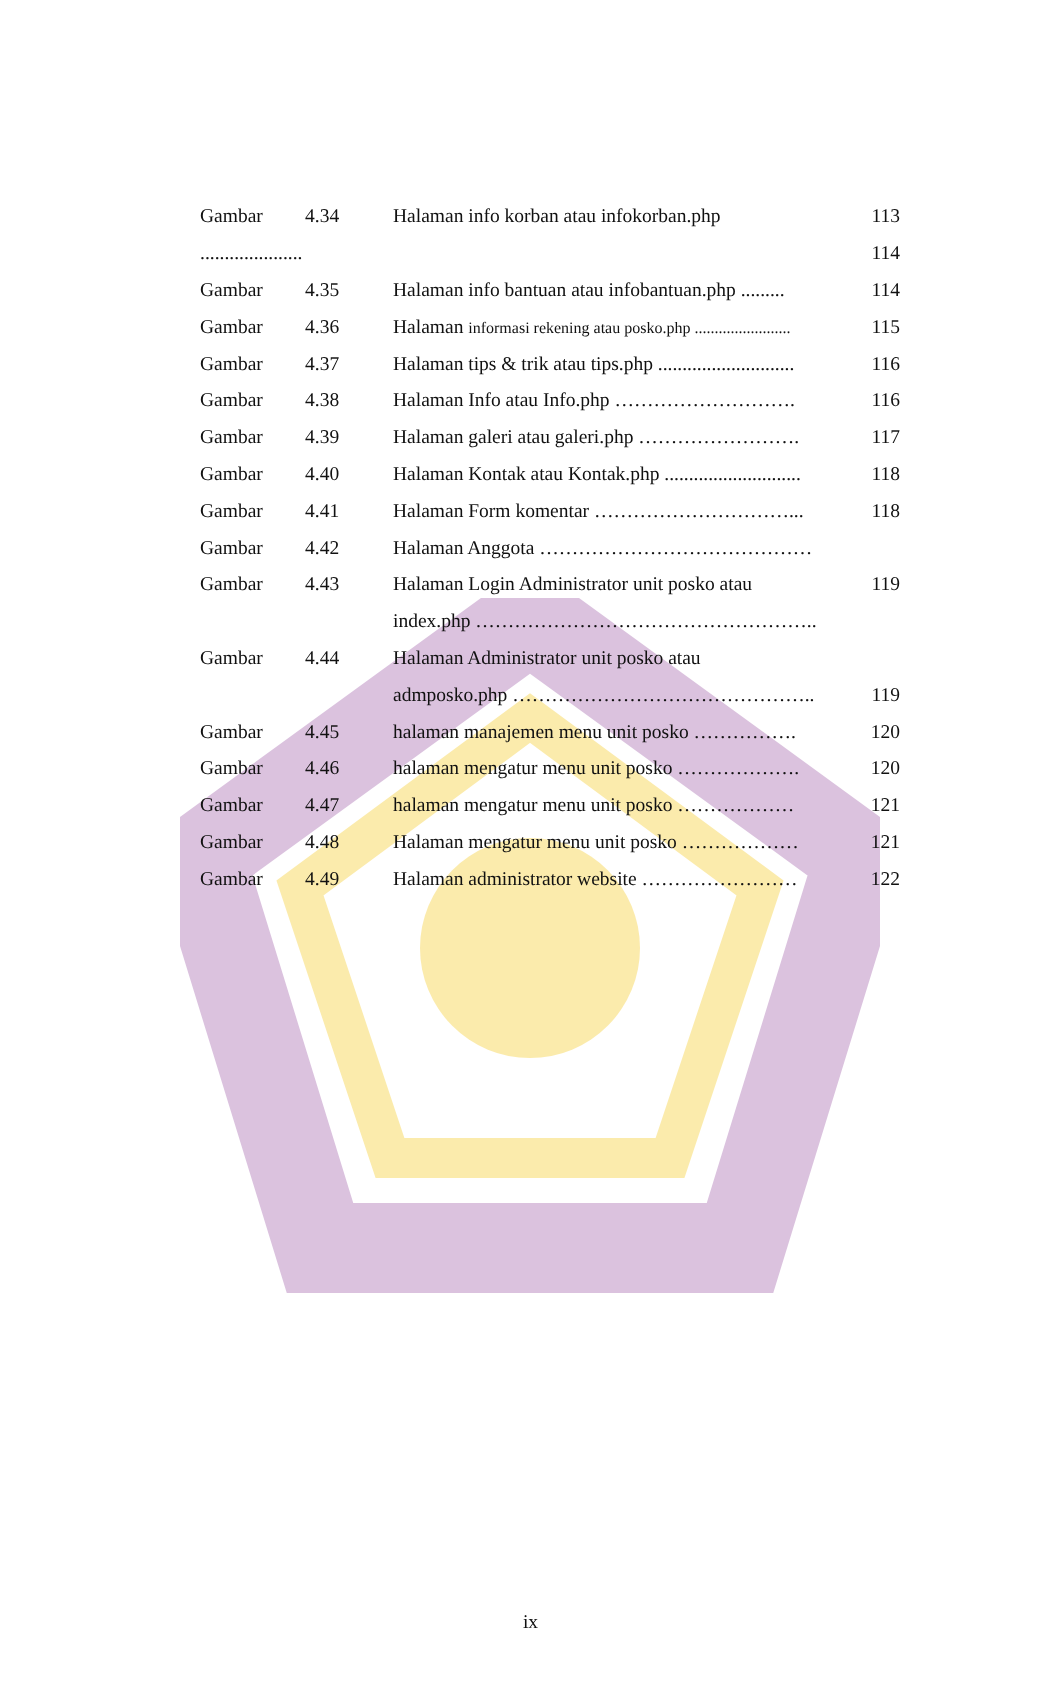| Gambar | 4.34 | Halaman info korban atau infokorban.php | 113 |
| ..................... | | | 114 |
| Gambar | 4.35 | Halaman info bantuan atau infobantuan.php ......... | 114 |
| Gambar | 4.36 | Halaman informasi rekening atau posko.php ........................ | 115 |
| Gambar | 4.37 | Halaman tips & trik atau tips.php ............................ | 116 |
| Gambar | 4.38 | Halaman Info atau Info.php ………………………. | 116 |
| Gambar | 4.39 | Halaman galeri atau galeri.php ……………………. | 117 |
| Gambar | 4.40 | Halaman Kontak atau Kontak.php ............................ | 118 |
| Gambar | 4.41 | Halaman Form komentar …………………………... | 118 |
| Gambar | 4.42 | Halaman Anggota …………………………………… | |
| Gambar | 4.43 | Halaman Login Administrator unit posko atau | 119 |
| | | index.php …………………………………………….. | |
| Gambar | 4.44 | Halaman Administrator unit posko atau | |
| | | admposko.php ……………………………………….. | 119 |
| Gambar | 4.45 | halaman manajemen menu unit posko ……………. | 120 |
| Gambar | 4.46 | halaman mengatur menu unit posko ………………. | 120 |
| Gambar | 4.47 | halaman mengatur menu unit posko ……………… | 121 |
| Gambar | 4.48 | Halaman mengatur menu unit posko ……………… | 121 |
| Gambar | 4.49 | Halaman administrator website …………………… | 122 |
ix